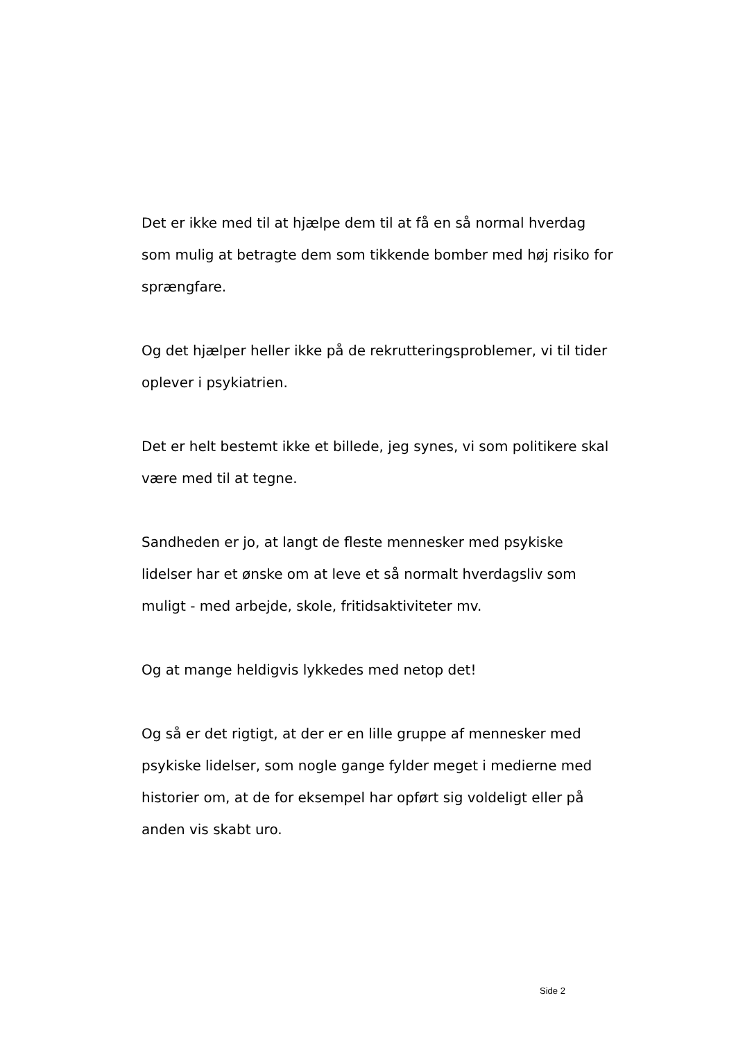Det er ikke med til at hjælpe dem til at få en så normal hverdag som mulig at betragte dem som tikkende bomber med høj risiko for sprængfare.
Og det hjælper heller ikke på de rekrutteringsproblemer, vi til tider oplever i psykiatrien.
Det er helt bestemt ikke et billede, jeg synes, vi som politikere skal være med til at tegne.
Sandheden er jo, at langt de fleste mennesker med psykiske lidelser har et ønske om at leve et så normalt hverdagsliv som muligt - med arbejde, skole, fritidsaktiviteter mv.
Og at mange heldigvis lykkedes med netop det!
Og så er det rigtigt, at der er en lille gruppe af mennesker med psykiske lidelser, som nogle gange fylder meget i medierne med historier om, at de for eksempel har opført sig voldeligt eller på anden vis skabt uro.
Side 2